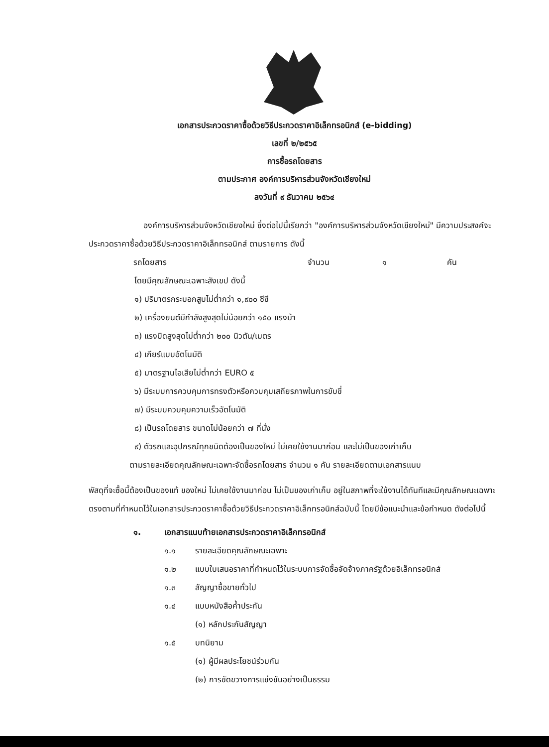เอกสารประกวดราคาซื้อด้วยวิธีประกวดราคาอิเล็กทรอนิกส์ (e-bidding)
เลขที่ ๒/๒๕๖๕
การซื้อรถโดยสาร
ตามประกาศ องค์การบริหารส่วนจังหวัดเชียงใหม่
ลงวันที่ ๙ ธันวาคม ๒๕๖๔
องค์การบริหารส่วนจังหวัดเชียงใหม่ ซึ่งต่อไปนี้เรียกว่า "องค์การบริหารส่วนจังหวัดเชียงใหม่" มีความประสงค์จะประกวดราคาซื้อด้วยวิธีประกวดราคาอิเล็กทรอนิกส์ ตามรายการ ดังนี้
รถโดยสาร จำนวน ๑ คัน
โดยมีคุณลักษณะเฉพาะสังเขป ดังนี้
๑) ปริมาตรกระบอกสูบไม่ต่ำกว่า ๑,๙๐๐ ซีซี
๒) เครื่องยนต์มีกำลังสูงสุดไม่น้อยกว่า ๑๕๐ แรงม้า
๓) แรงบิดสูงสุดไม่ต่ำกว่า ๒๐๐ นิวตัน/เมตร
๔) เกียร์แบบอัตโนมัติ
๕) มาตรฐานไอเสียไม่ต่ำกว่า EURO ๕
๖) มีระบบการควบคุมการทรงตัวหรือควบคุมเสถียรภาพในการขับขี่
๗) มีระบบควบคุมความเร็วอัตโนมัติ
๘) เป็นรถโดยสาร ขนาดไม่น้อยกว่า ๗ ที่นั่ง
๙) ตัวรถและอุปกรณ์ทุกชนิดต้องเป็นของใหม่ ไม่เคยใช้งานมาก่อน และไม่เป็นของเก่าเก็บ
ตามรายละเอียดคุณลักษณะเฉพาะจัดซื้อรถโดยสาร จำนวน ๑ คัน รายละเอียดตามเอกสารแนบ
พัสดุที่จะซื้อนี้ต้องเป็นของแท้ ของใหม่ ไม่เคยใช้งานมาก่อน ไม่เป็นของเก่าเก็บ อยู่ในสภาพที่จะใช้งานได้ทันทีและมีคุณลักษณะเฉพาะตรงตามที่กำหนดไว้ในเอกสารประกวดราคาซื้อด้วยวิธีประกวดราคาอิเล็กทรอนิกส์ฉบับนี้ โดยมีข้อแนะนำและข้อกำหนด ดังต่อไปนี้
๑. เอกสารแนบท้ายเอกสารประกวดราคาอิเล็กทรอนิกส์
๑.๑ รายละเอียดคุณลักษณะเฉพาะ
๑.๒ แบบใบเสนอราคาที่กำหนดไว้ในระบบการจัดซื้อจัดจ้างภาครัฐด้วยอิเล็กทรอนิกส์
๑.๓ สัญญาซื้อขายทั่วไป
๑.๔ แบบหนังสือค้ำประกัน
(๑) หลักประกันสัญญา
๑.๕ บทนิยาม
(๑) ผู้มีผลประโยชน์ร่วมกัน
(๒) การขัดขวางการแข่งขันอย่างเป็นธรรม